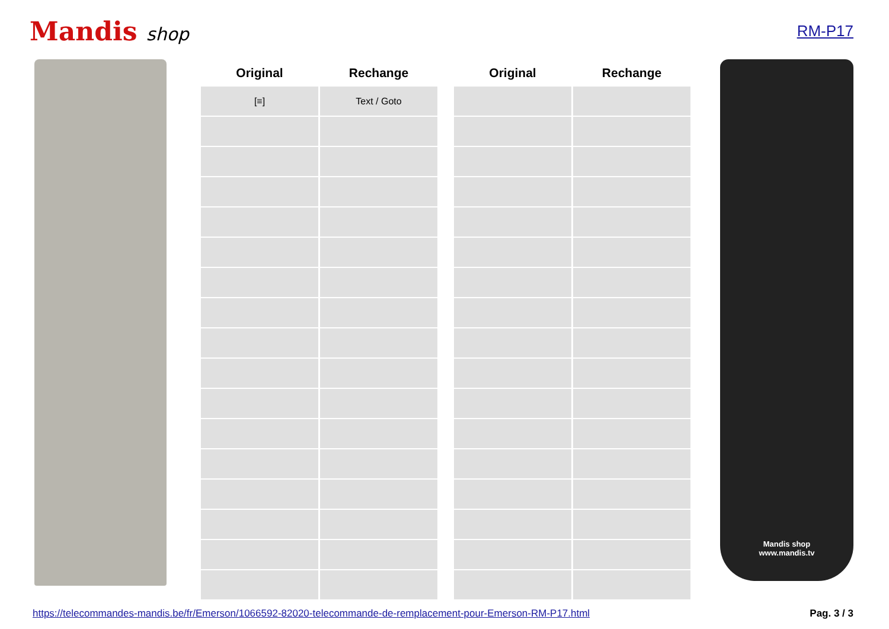Mandis shop
RM-P17
| Original | Rechange | | Original | Rechange |
| --- | --- | --- | --- | --- |
| [≡] | Text / Goto | | | |
Mandis shop
www.mandis.tv
https://telecommandes-mandis.be/fr/Emerson/1066592-82020-telecommande-de-remplacement-pour-Emerson-RM-P17.html Pag. 3 / 3